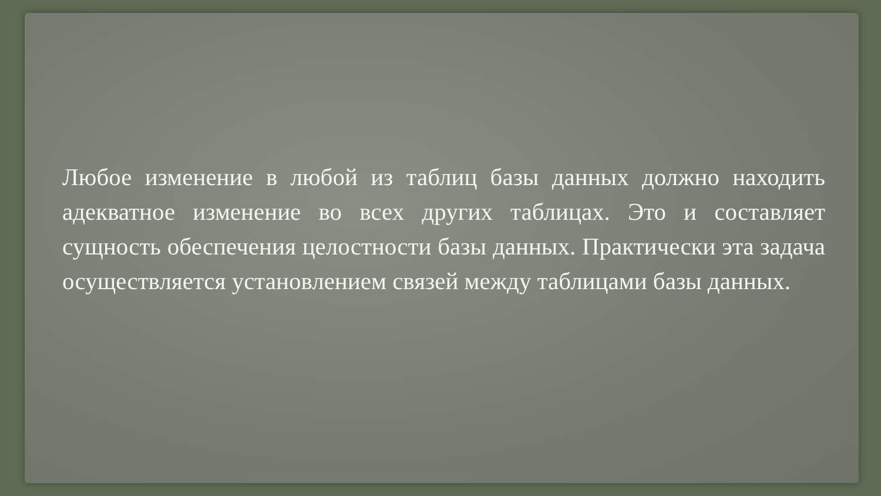Любое изменение в любой из таблиц базы данных должно находить адекватное изменение во всех других таблицах. Это и составляет сущность обеспечения целостности базы данных. Практически эта задача осуществляется установлением связей между таблицами базы данных.